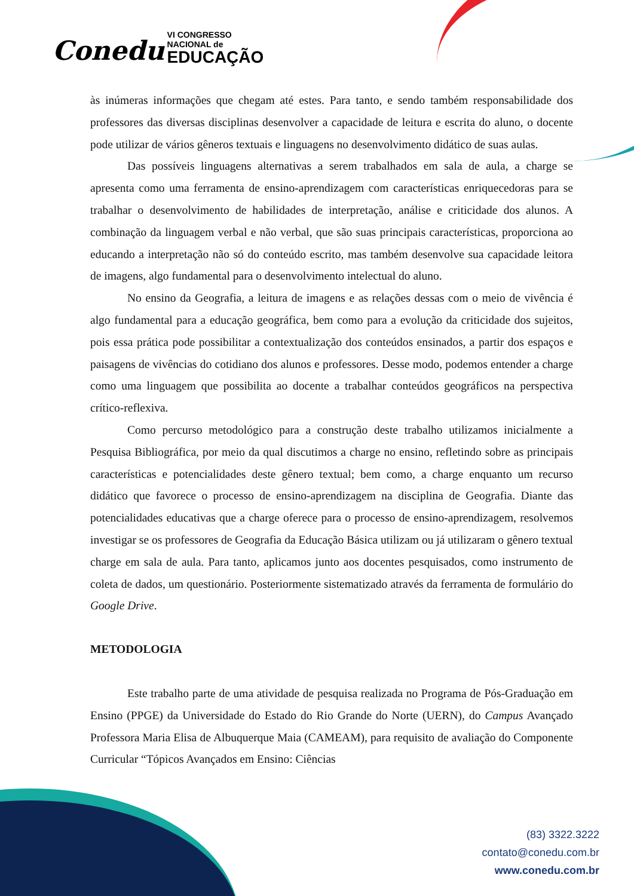Conedu VI CONGRESSO
NACIONAL de
EDUCAÇÃO
às inúmeras informações que chegam até estes. Para tanto, e sendo também responsabilidade dos professores das diversas disciplinas desenvolver a capacidade de leitura e escrita do aluno, o docente pode utilizar de vários gêneros textuais e linguagens no desenvolvimento didático de suas aulas.
Das possíveis linguagens alternativas a serem trabalhados em sala de aula, a charge se apresenta como uma ferramenta de ensino-aprendizagem com características enriquecedoras para se trabalhar o desenvolvimento de habilidades de interpretação, análise e criticidade dos alunos. A combinação da linguagem verbal e não verbal, que são suas principais características, proporciona ao educando a interpretação não só do conteúdo escrito, mas também desenvolve sua capacidade leitora de imagens, algo fundamental para o desenvolvimento intelectual do aluno.
No ensino da Geografia, a leitura de imagens e as relações dessas com o meio de vivência é algo fundamental para a educação geográfica, bem como para a evolução da criticidade dos sujeitos, pois essa prática pode possibilitar a contextualização dos conteúdos ensinados, a partir dos espaços e paisagens de vivências do cotidiano dos alunos e professores. Desse modo, podemos entender a charge como uma linguagem que possibilita ao docente a trabalhar conteúdos geográficos na perspectiva crítico-reflexiva.
Como percurso metodológico para a construção deste trabalho utilizamos inicialmente a Pesquisa Bibliográfica, por meio da qual discutimos a charge no ensino, refletindo sobre as principais características e potencialidades deste gênero textual; bem como, a charge enquanto um recurso didático que favorece o processo de ensino-aprendizagem na disciplina de Geografia. Diante das potencialidades educativas que a charge oferece para o processo de ensino-aprendizagem, resolvemos investigar se os professores de Geografia da Educação Básica utilizam ou já utilizaram o gênero textual charge em sala de aula. Para tanto, aplicamos junto aos docentes pesquisados, como instrumento de coleta de dados, um questionário. Posteriormente sistematizado através da ferramenta de formulário do Google Drive.
METODOLOGIA
Este trabalho parte de uma atividade de pesquisa realizada no Programa de Pós-Graduação em Ensino (PPGE) da Universidade do Estado do Rio Grande do Norte (UERN), do Campus Avançado Professora Maria Elisa de Albuquerque Maia (CAMEAM), para requisito de avaliação do Componente Curricular “Tópicos Avançados em Ensino: Ciências
(83) 3322.3222
contato@conedu.com.br
www.conedu.com.br